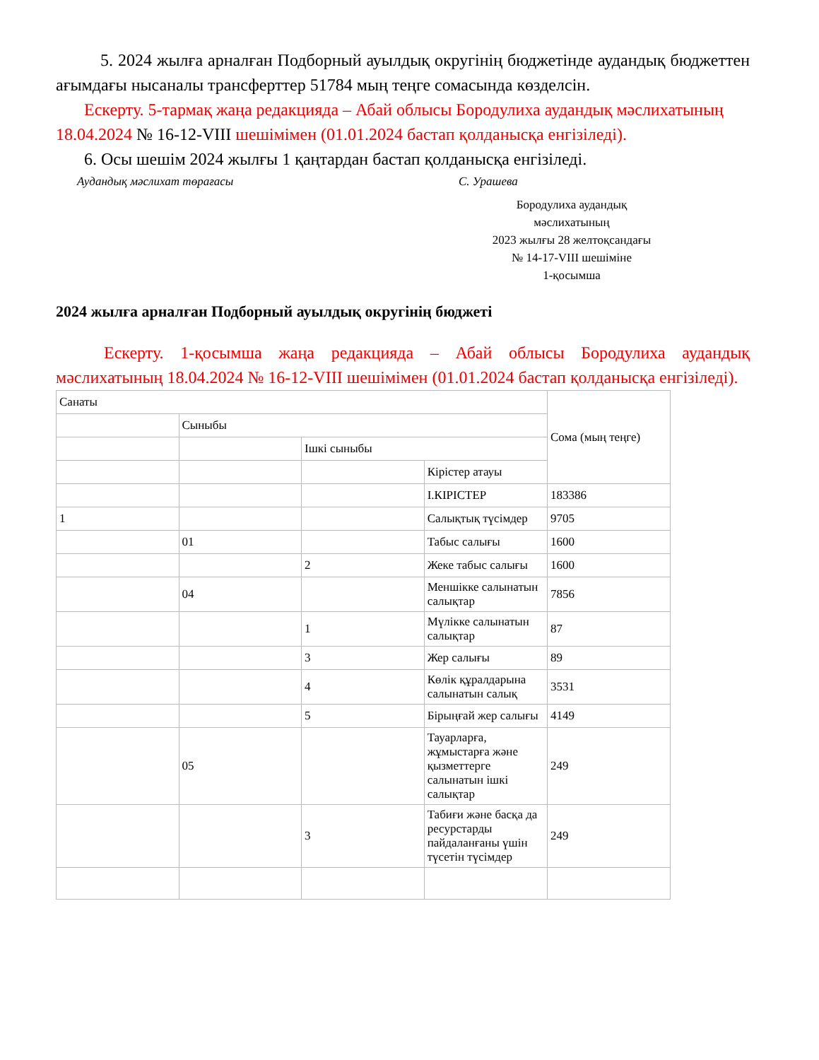5. 2024 жылға арналған Подборный ауылдық округінің бюджетінде аудандық бюджеттен ағымдағы нысаналы трансферттер 51784 мың теңге сомасында көзделсін.
Ескерту. 5-тармақ жаңа редакцияда – Абай облысы Бородулиха аудандық мәслихатының 18.04.2024 № 16-12-VIII шешімімен (01.01.2024 бастап қолданысқа енгізіледі).
6. Осы шешім 2024 жылғы 1 қаңтардан бастап қолданысқа енгізіледі.
Аудандық мәслихат төрағасы С. Урашева
Бородулиха аудандық
мәслихатының
2023 жылғы 28 желтоқсандағы
№ 14-17-VIII шешіміне
1-қосымша
2024 жылға арналған Подборный ауылдық округінің бюджеті
Ескерту. 1-қосымша жаңа редакцияда – Абай облысы Бородулиха аудандық мәслихатының 18.04.2024 № 16-12-VIII шешімімен (01.01.2024 бастап қолданысқа енгізіледі).
| Санаты | | | | Сома (мың теңге) |
| | Сыныбы | | | |
| | | Ішкі сыныбы | | |
| | | | Кірістер атауы | |
| | | | I.КІРІСТЕР | 183386 |
| 1 | | | Салықтық түсімдер | 9705 |
| | 01 | | Табыс салығы | 1600 |
| | | 2 | Жеке табыс салығы | 1600 |
| | 04 | | Меншікке салынатын салықтар | 7856 |
| | | 1 | Мүлікке салынатын салықтар | 87 |
| | | 3 | Жер салығы | 89 |
| | | 4 | Көлік құралдарына салынатын салық | 3531 |
| | | 5 | Бірыңғай жер салығы | 4149 |
| | 05 | | Тауарларға, жұмыстарға және қызметтерге салынатын ішкі салықтар | 249 |
| | | 3 | Табиғи және басқа да ресурстарды пайдаланғаны үшін түсетін түсімдер | 249 |